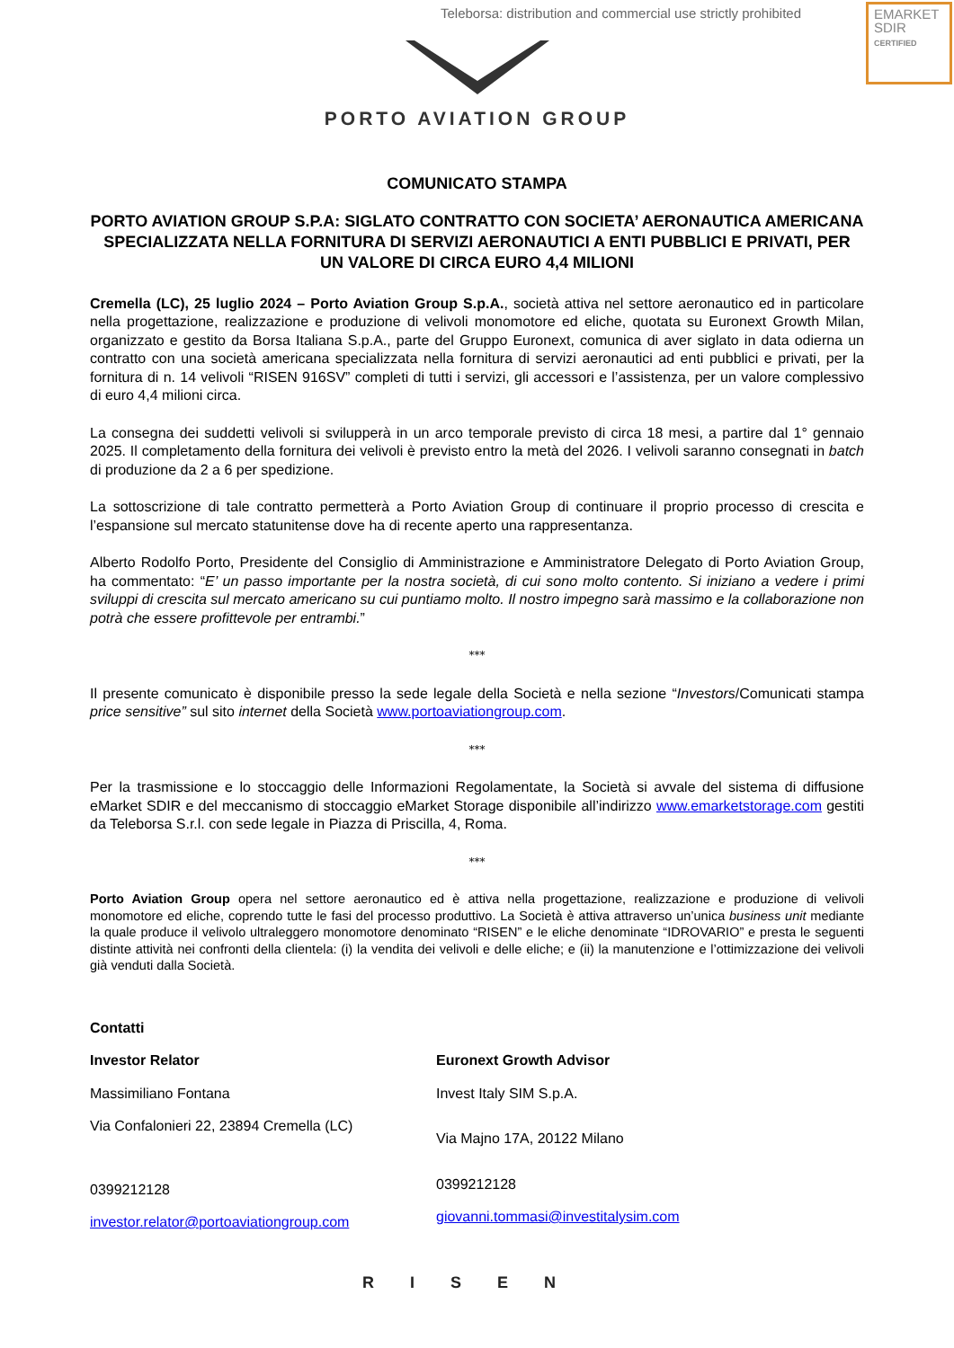Teleborsa: distribution and commercial use strictly prohibited
EMARKET
SDIR
CERTIFIED
PORTO AVIATION GROUP
COMUNICATO STAMPA
PORTO AVIATION GROUP S.P.A: SIGLATO CONTRATTO CON SOCIETA’ AERONAUTICA AMERICANA SPECIALIZZATA NELLA FORNITURA DI SERVIZI AERONAUTICI A ENTI PUBBLICI E PRIVATI, PER UN VALORE DI CIRCA EURO 4,4 MILIONI
Cremella (LC), 25 luglio 2024 – Porto Aviation Group S.p.A., società attiva nel settore aeronautico ed in particolare nella progettazione, realizzazione e produzione di velivoli monomotore ed eliche, quotata su Euronext Growth Milan, organizzato e gestito da Borsa Italiana S.p.A., parte del Gruppo Euronext, comunica di aver siglato in data odierna un contratto con una società americana specializzata nella fornitura di servizi aeronautici ad enti pubblici e privati, per la fornitura di n. 14 velivoli “RISEN 916SV” completi di tutti i servizi, gli accessori e l’assistenza, per un valore complessivo di euro 4,4 milioni circa.
La consegna dei suddetti velivoli si svilupperà in un arco temporale previsto di circa 18 mesi, a partire dal 1° gennaio 2025. Il completamento della fornitura dei velivoli è previsto entro la metà del 2026. I velivoli saranno consegnati in batch di produzione da 2 a 6 per spedizione.
La sottoscrizione di tale contratto permetterà a Porto Aviation Group di continuare il proprio processo di crescita e l’espansione sul mercato statunitense dove ha di recente aperto una rappresentanza.
Alberto Rodolfo Porto, Presidente del Consiglio di Amministrazione e Amministratore Delegato di Porto Aviation Group, ha commentato: “E’ un passo importante per la nostra società, di cui sono molto contento. Si iniziano a vedere i primi sviluppi di crescita sul mercato americano su cui puntiamo molto. Il nostro impegno sarà massimo e la collaborazione non potrà che essere profittevole per entrambi.”
***
Il presente comunicato è disponibile presso la sede legale della Società e nella sezione “Investors/Comunicati stampa price sensitive” sul sito internet della Società www.portoaviationgroup.com.
***
Per la trasmissione e lo stoccaggio delle Informazioni Regolamentate, la Società si avvale del sistema di diffusione eMarket SDIR e del meccanismo di stoccaggio eMarket Storage disponibile all’indirizzo www.emarketstorage.com gestiti da Teleborsa S.r.l. con sede legale in Piazza di Priscilla, 4, Roma.
***
Porto Aviation Group opera nel settore aeronautico ed è attiva nella progettazione, realizzazione e produzione di velivoli monomotore ed eliche, coprendo tutte le fasi del processo produttivo. La Società è attiva attraverso un’unica business unit mediante la quale produce il velivolo ultraleggero monomotore denominato “RISEN” e le eliche denominate “IDROVARIO” e presta le seguenti distinte attività nei confronti della clientela: (i) la vendita dei velivoli e delle eliche; e (ii) la manutenzione e l’ottimizzazione dei velivoli già venduti dalla Società.
Contatti
Investor Relator
Massimiliano Fontana
Via Confalonieri 22, 23894 Cremella (LC)
0399212128
investor.relator@portoaviationgroup.com
Euronext Growth Advisor
Invest Italy SIM S.p.A.
Via Majno 17A, 20122 Milano
0399212128
giovanni.tommasi@investitalysim.com
RISEN